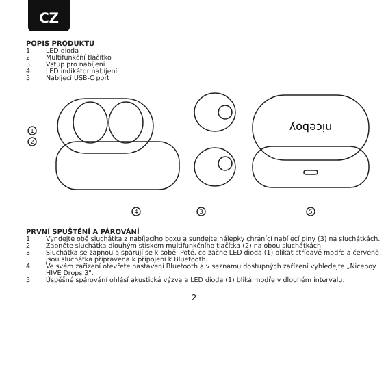CZ
POPIS PRODUKTU
1. LED dioda
2. Multifunkční tlačítko
3. Vstup pro nabíjení
4. LED indikátor nabíjení
5. Nabíjecí USB-C port
1
2
4
3
5
niceboy
PRVNÍ SPUŠTĚNÍ A PÁROVÁNÍ
1. Vyndejte obě sluchátka z nabíjecího boxu a sundejte nálepky chránící nabíjecí piny (3) na sluchátkách.
2. Zapněte sluchátka dlouhým stiskem multifunkčního tlačítka (2) na obou sluchátkách.
3. Sluchátka se zapnou a spárují se k sobě. Poté, co začne LED dioda (1) blikat střídavě modře a červeně, jsou sluchátka připravena k připojení k Bluetooth.
4. Ve svém zařízení otevřete nastavení Bluetooth a v seznamu dostupných zařízení vyhledejte „Niceboy HIVE Drops 3".
5. Úspěšné spárování ohlásí akustická výzva a LED dioda (1) bliká modře v dlouhém intervalu.
2